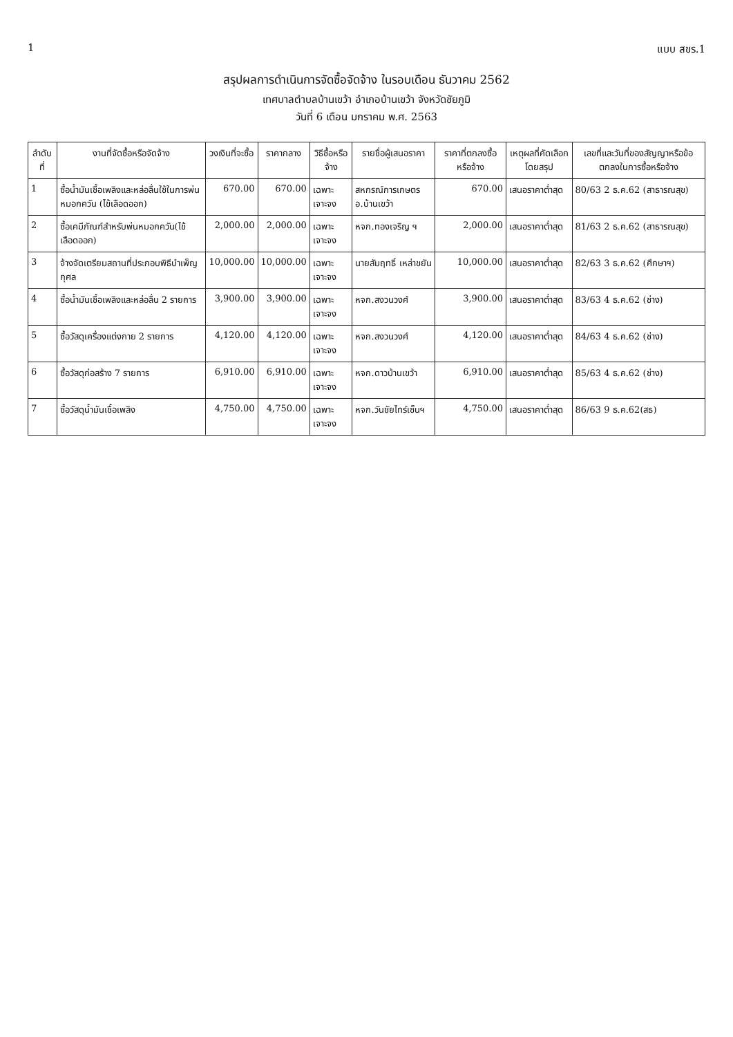1 แบบ สขร.1
สรุปผลการดำเนินการจัดซื้อจัดจ้าง ในรอบเดือน ธันวาคม 2562
เทศบาลตำบลบ้านเขว้า อำเภอบ้านเขว้า จังหวัดชัยภูมิ
วันที่ 6 เดือน มกราคม พ.ศ. 2563
| ลำดับที่ | งานที่จัดซื้อหรือจัดจ้าง | วงเงินที่จะซื้อ | ราคากลาง | วิธีซื้อหรือจ้าง | รายชื่อผู้เสนอราคา | ราคาที่ตกลงซื้อหรือจ้าง | เหตุผลที่คัดเลือกโดยสรุป | เลขที่และวันที่ของสัญญาหรือข้อตกลงในการซื้อหรือจ้าง |
| --- | --- | --- | --- | --- | --- | --- | --- | --- |
| 1 | ซื้อน้ำมันเชื้อเพลิงและหล่อลื่นใช้ในการพ่นหมอกควัน (ไข้เลือดออก) | 670.00 | 670.00 | เฉพาะเจาะจง | สหกรณ์การเกษตร อ.บ้านเขว้า | 670.00 | เสนอราคาต่ำสุด | 80/63 2 ธ.ค.62 (สาธารณสุข) |
| 2 | ซื้อเคมีภัณฑ์สำหรับพ่นหมอกควัน(ไข้เลือดออก) | 2,000.00 | 2,000.00 | เฉพาะเจาะจง | หจก.ทองเจริญ ฯ | 2,000.00 | เสนอราคาต่ำสุด | 81/63 2 ธ.ค.62 (สาธารณสุข) |
| 3 | จ้างจัดเตรียมสถานที่ประกอบพิธีบำเพ็ญกุศล | 10,000.00 | 10,000.00 | เฉพาะเจาะจง | นายสัมฤทธิ์ เหล่าขยัน | 10,000.00 | เสนอราคาต่ำสุด | 82/63 3 ธ.ค.62 (ศึกษาฯ) |
| 4 | ซื้อน้ำมันเชื้อเพลิงและหล่อลื่น 2 รายการ | 3,900.00 | 3,900.00 | เฉพาะเจาะจง | หจก.สงวนวงศ์ | 3,900.00 | เสนอราคาต่ำสุด | 83/63 4 ธ.ค.62 (ช่าง) |
| 5 | ซื้อวัสดุเครื่องแต่งกาย 2 รายการ | 4,120.00 | 4,120.00 | เฉพาะเจาะจง | หจก.สงวนวงศ์ | 4,120.00 | เสนอราคาต่ำสุด | 84/63 4 ธ.ค.62 (ช่าง) |
| 6 | ซื้อวัสดุก่อสร้าง 7 รายการ | 6,910.00 | 6,910.00 | เฉพาะเจาะจง | หจก.ดาวบ้านเขว้า | 6,910.00 | เสนอราคาต่ำสุด | 85/63 4 ธ.ค.62 (ช่าง) |
| 7 | ซื้อวัสดุน้ำมันเชื้อเพลิง | 4,750.00 | 4,750.00 | เฉพาะเจาะจง | หจก.วันชัยไทร์เซ็นฯ | 4,750.00 | เสนอราคาต่ำสุด | 86/63 9 ธ.ค.62(สธ) |